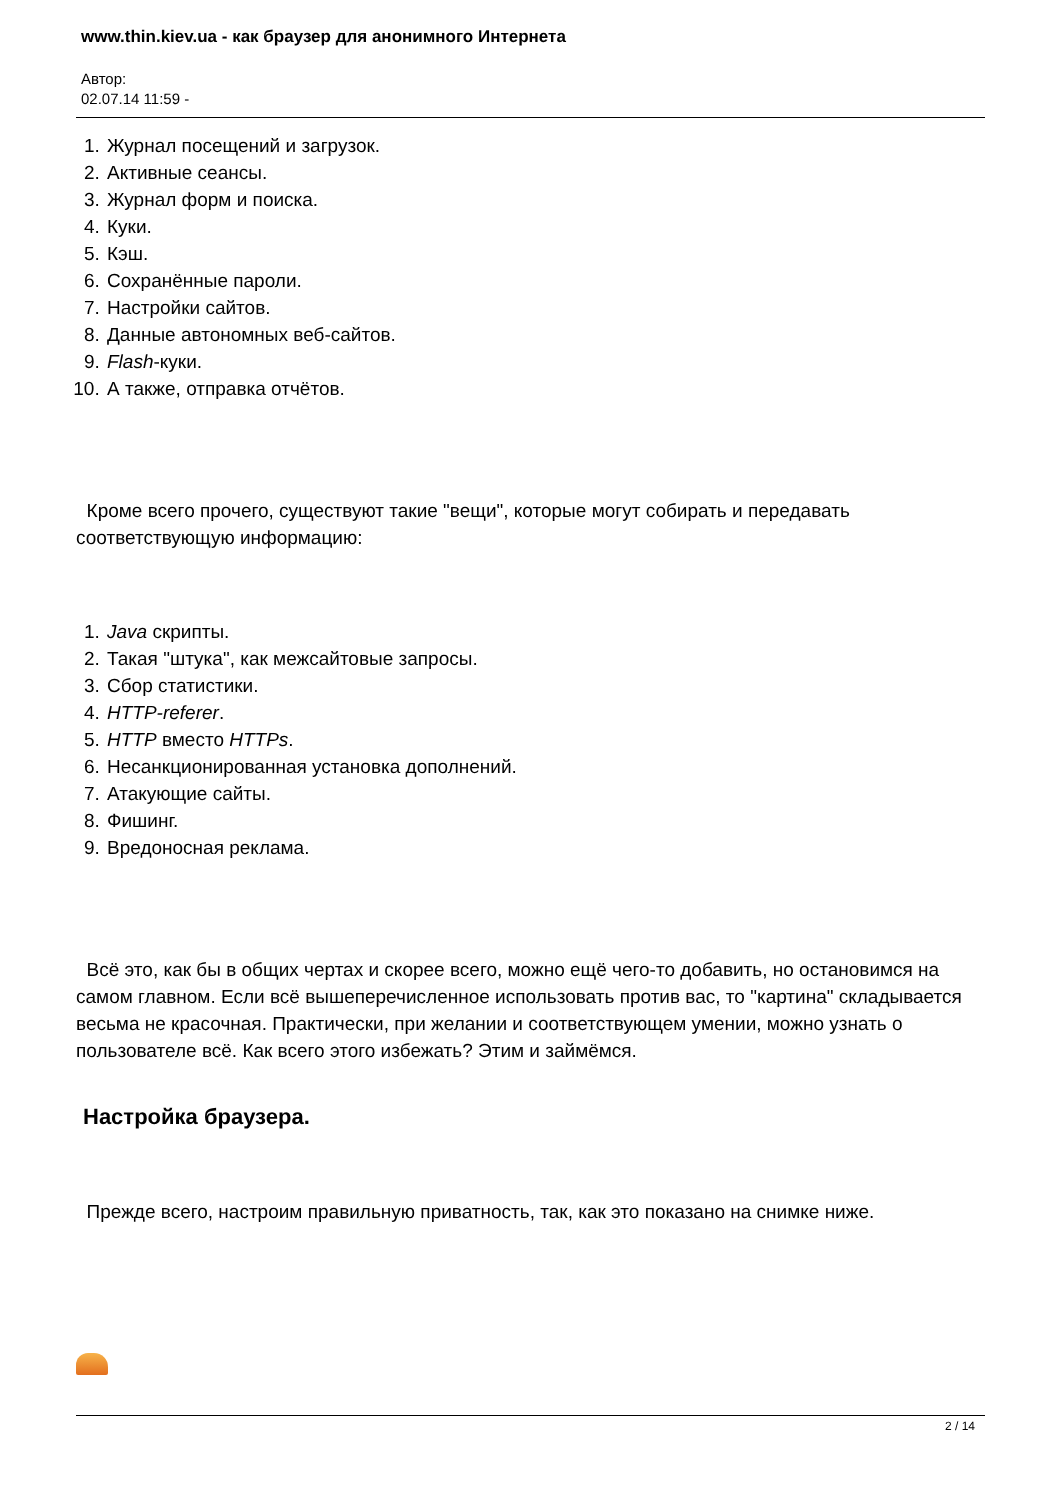www.thin.kiev.ua - как браузер для анонимного Интернета
Автор:
02.07.14 11:59 -
1. Журнал посещений и загрузок.
2. Активные сеансы.
3. Журнал форм и поиска.
4. Куки.
5. Кэш.
6. Сохранённые пароли.
7. Настройки сайтов.
8. Данные автономных веб-сайтов.
9. Flash-куки.
10. А также, отправка отчётов.
Кроме всего прочего, существуют такие "вещи", которые могут собирать и передавать соответствующую информацию:
1. Java скрипты.
2. Такая "штука", как межсайтовые запросы.
3. Сбор статистики.
4. HTTP-referer.
5. HTTP вместо HTTPs.
6. Несанкционированная установка дополнений.
7. Атакующие сайты.
8. Фишинг.
9. Вредоносная реклама.
Всё это, как бы в общих чертах и скорее всего, можно ещё чего-то добавить, но остановимся на самом главном. Если всё вышеперечисленное использовать против вас, то "картина" складывается весьма не красочная. Практически, при желании и соответствующем умении, можно узнать о пользователе всё. Как всего этого избежать? Этим и займёмся.
Настройка браузера.
Прежде всего, настроим правильную приватность, так, как это показано на снимке ниже.
2 / 14